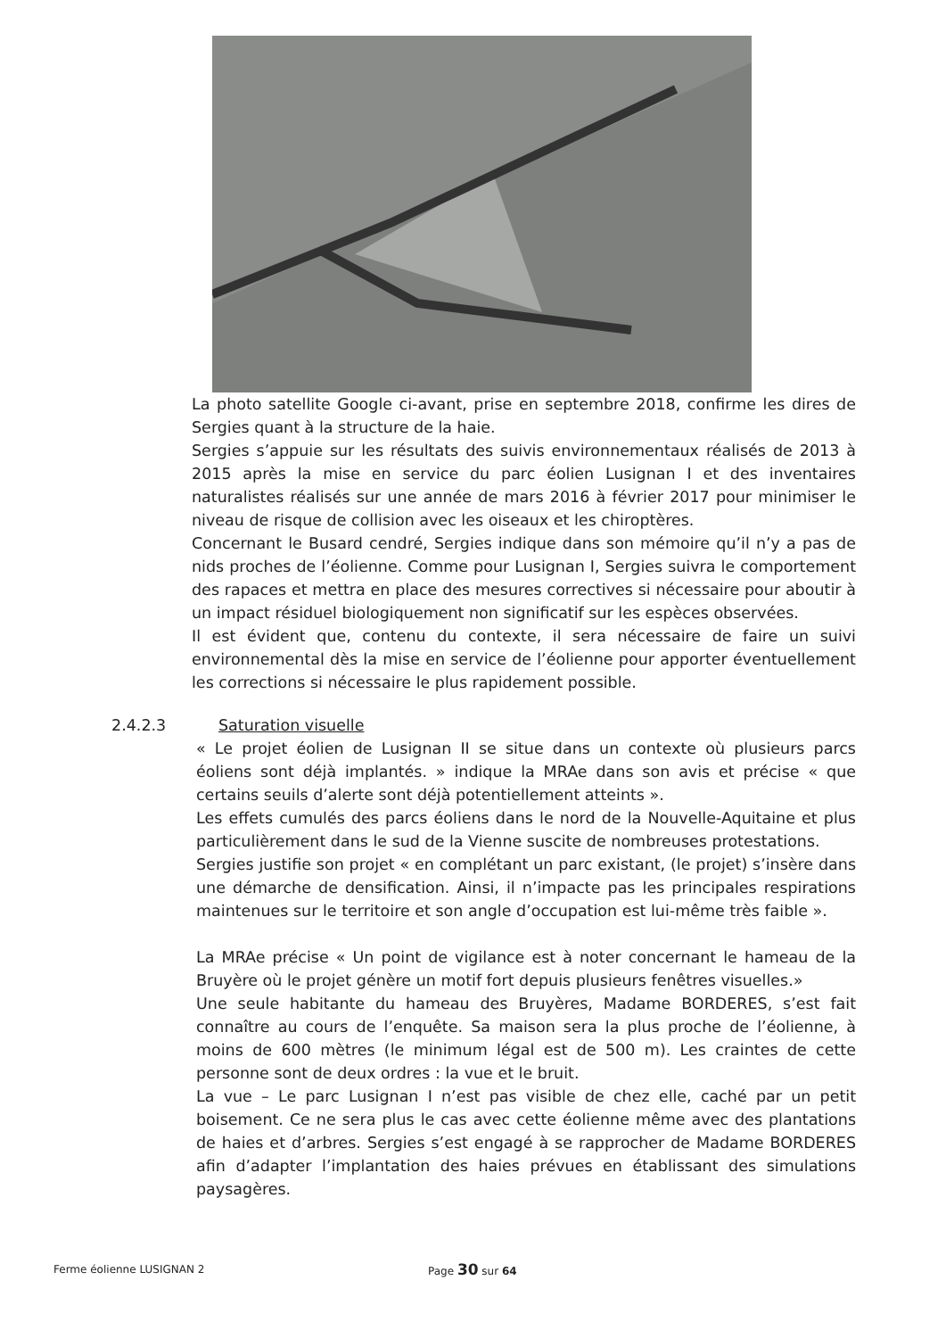La photo satellite Google ci-avant, prise en septembre 2018, confirme les dires de Sergies quant à la structure de la haie.
Sergies s’appuie sur les résultats des suivis environnementaux réalisés de 2013 à 2015 après la mise en service du parc éolien Lusignan I et des inventaires naturalistes réalisés sur une année de mars 2016 à février 2017 pour minimiser le niveau de risque de collision avec les oiseaux et les chiroptères.
Concernant le Busard cendré, Sergies indique dans son mémoire qu’il n’y a pas de nids proches de l’éolienne. Comme pour Lusignan I, Sergies suivra le comportement des rapaces et mettra en place des mesures correctives si nécessaire pour aboutir à un impact résiduel biologiquement non significatif sur les espèces observées.
Il est évident que, contenu du contexte, il sera nécessaire de faire un suivi environnemental dès la mise en service de l’éolienne pour apporter éventuellement les corrections si nécessaire le plus rapidement possible.
2.4.2.3 Saturation visuelle
« Le projet éolien de Lusignan II se situe dans un contexte où plusieurs parcs éoliens sont déjà implantés. » indique la MRAe dans son avis et précise « que certains seuils d’alerte sont déjà potentiellement atteints ».
Les effets cumulés des parcs éoliens dans le nord de la Nouvelle-Aquitaine et plus particulièrement dans le sud de la Vienne suscite de nombreuses protestations.
Sergies justifie son projet « en complétant un parc existant, (le projet) s’insère dans une démarche de densification. Ainsi, il n’impacte pas les principales respirations maintenues sur le territoire et son angle d’occupation est lui-même très faible ».
La MRAe précise « Un point de vigilance est à noter concernant le hameau de la Bruyère où le projet génère un motif fort depuis plusieurs fenêtres visuelles.»
Une seule habitante du hameau des Bruyères, Madame BORDERES, s’est fait connaître au cours de l’enquête. Sa maison sera la plus proche de l’éolienne, à moins de 600 mètres (le minimum légal est de 500 m). Les craintes de cette personne sont de deux ordres : la vue et le bruit.
La vue – Le parc Lusignan I n’est pas visible de chez elle, caché par un petit boisement. Ce ne sera plus le cas avec cette éolienne même avec des plantations de haies et d’arbres. Sergies s’est engagé à se rapprocher de Madame BORDERES afin d’adapter l’implantation des haies prévues en établissant des simulations paysagères.
Ferme éolienne LUSIGNAN 2 Page 30 sur 64